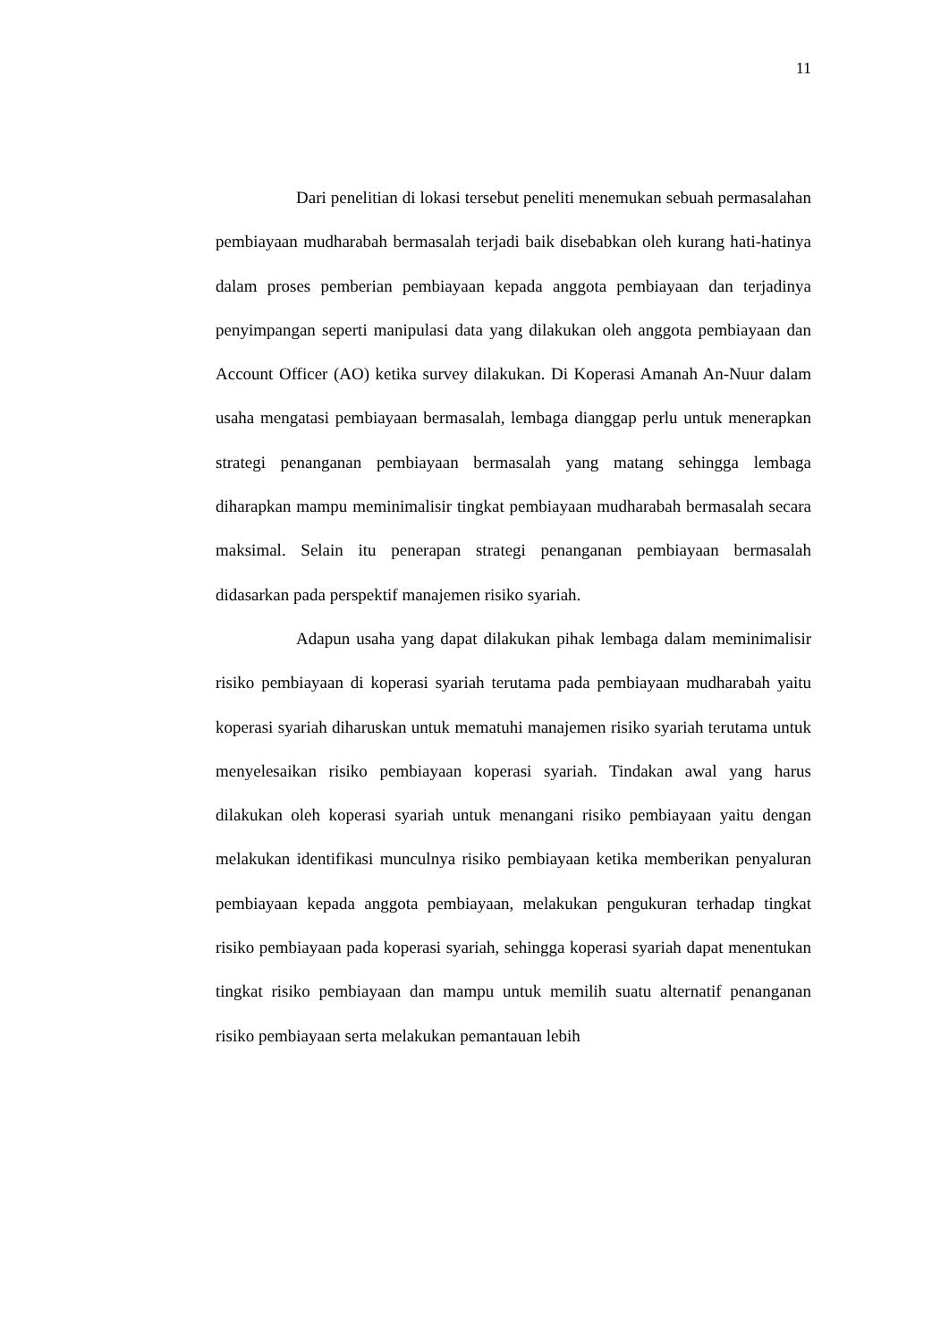11
Dari penelitian di lokasi tersebut peneliti menemukan sebuah permasalahan pembiayaan mudharabah bermasalah terjadi baik disebabkan oleh kurang hati-hatinya dalam proses pemberian pembiayaan kepada anggota pembiayaan dan terjadinya penyimpangan seperti manipulasi data yang dilakukan oleh anggota pembiayaan dan Account Officer (AO) ketika survey dilakukan. Di Koperasi Amanah An-Nuur dalam usaha mengatasi pembiayaan bermasalah, lembaga dianggap perlu untuk menerapkan strategi penanganan pembiayaan bermasalah yang matang sehingga lembaga diharapkan mampu meminimalisir tingkat pembiayaan mudharabah bermasalah secara maksimal. Selain itu penerapan strategi penanganan pembiayaan bermasalah didasarkan pada perspektif manajemen risiko syariah.
Adapun usaha yang dapat dilakukan pihak lembaga dalam meminimalisir risiko pembiayaan di koperasi syariah terutama pada pembiayaan mudharabah yaitu koperasi syariah diharuskan untuk mematuhi manajemen risiko syariah terutama untuk menyelesaikan risiko pembiayaan koperasi syariah. Tindakan awal yang harus dilakukan oleh koperasi syariah untuk menangani risiko pembiayaan yaitu dengan melakukan identifikasi munculnya risiko pembiayaan ketika memberikan penyaluran pembiayaan kepada anggota pembiayaan, melakukan pengukuran terhadap tingkat risiko pembiayaan pada koperasi syariah, sehingga koperasi syariah dapat menentukan tingkat risiko pembiayaan dan mampu untuk memilih suatu alternatif penanganan risiko pembiayaan serta melakukan pemantauan lebih